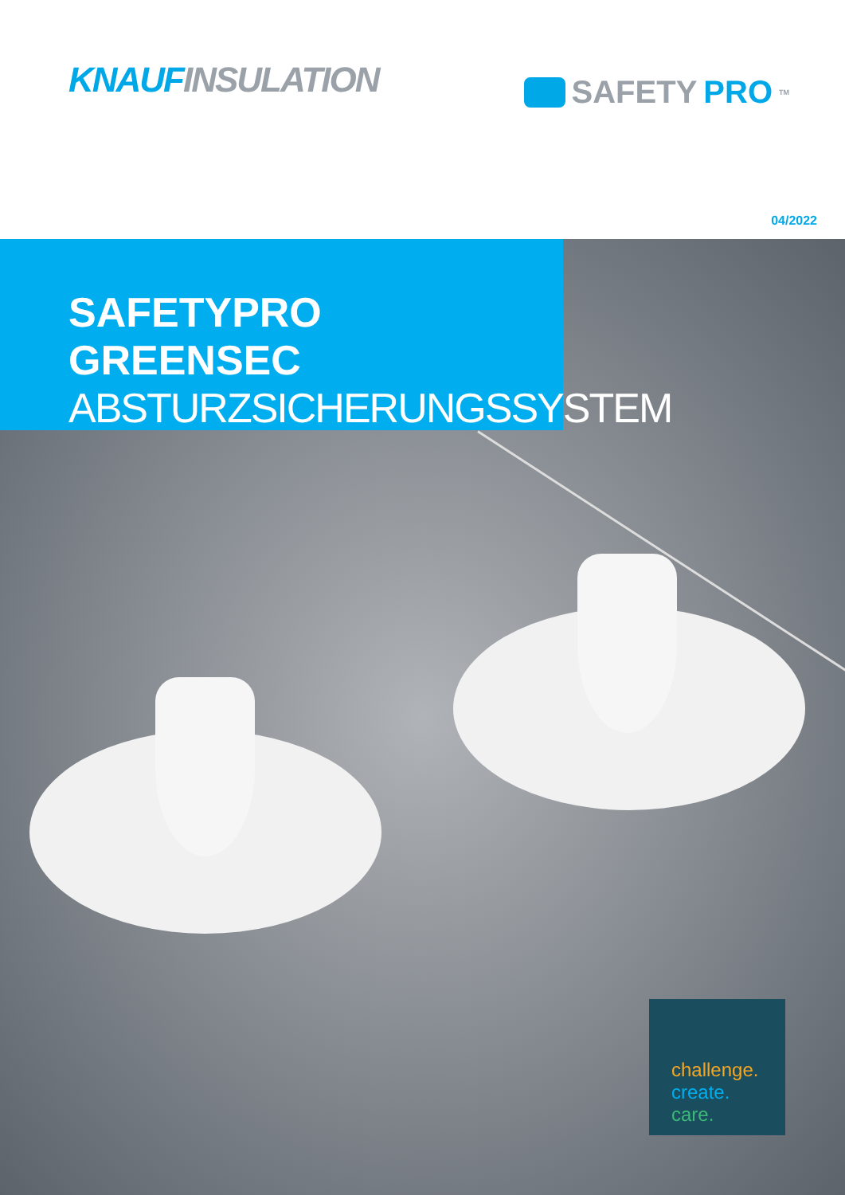KNAUF INSULATION
SAFETY PRO<sup>TM</sup>
04/2022
SAFETYPRO GREENSEC
ABSTURZSICHERUNGSSYSTEM
challenge.
create.
care.